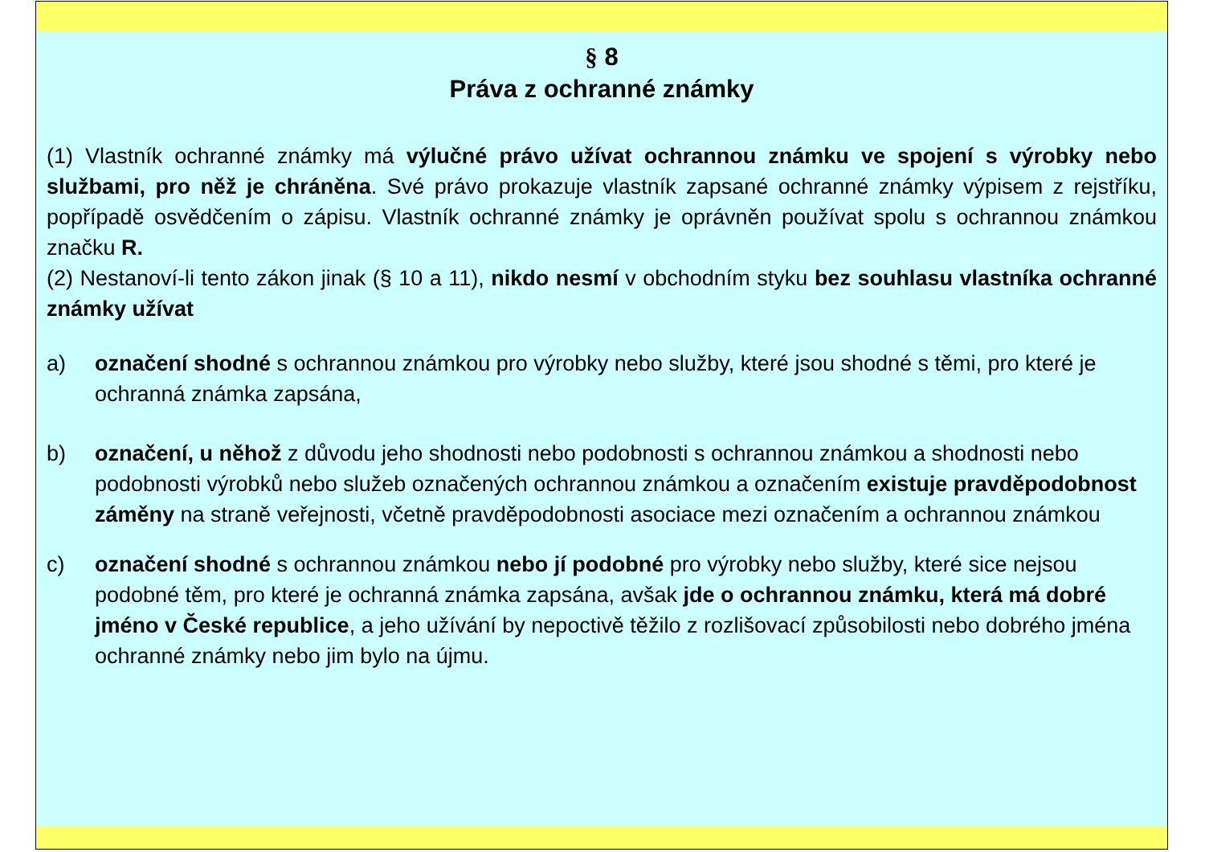§ 8
Práva z ochranné známky
(1) Vlastník ochranné známky má výlučné právo užívat ochrannou známku ve spojení s výrobky nebo službami, pro něž je chráněna. Své právo prokazuje vlastník zapsané ochranné známky výpisem z rejstříku, popřípadě osvědčením o zápisu. Vlastník ochranné známky je oprávněn používat spolu s ochrannou známkou značku R.
(2) Nestanoví-li tento zákon jinak (§ 10 a 11), nikdo nesmí v obchodním styku bez souhlasu vlastníka ochranné známky užívat
a) označení shodné s ochrannou známkou pro výrobky nebo služby, které jsou shodné s těmi, pro které je ochranná známka zapsána,
b) označení, u něhož z důvodu jeho shodnosti nebo podobnosti s ochrannou známkou a shodnosti nebo podobnosti výrobků nebo služeb označených ochrannou známkou a označením existuje pravděpodobnost záměny na straně veřejnosti, včetně pravděpodobnosti asociace mezi označením a ochrannou známkou
c) označení shodné s ochrannou známkou nebo jí podobné pro výrobky nebo služby, které sice nejsou podobné těm, pro které je ochranná známka zapsána, avšak jde o ochrannou známku, která má dobré jméno v České republice, a jeho užívání by nepoctivě těžilo z rozlišovací způsobilosti nebo dobrého jména ochranné známky nebo jim bylo na újmu.